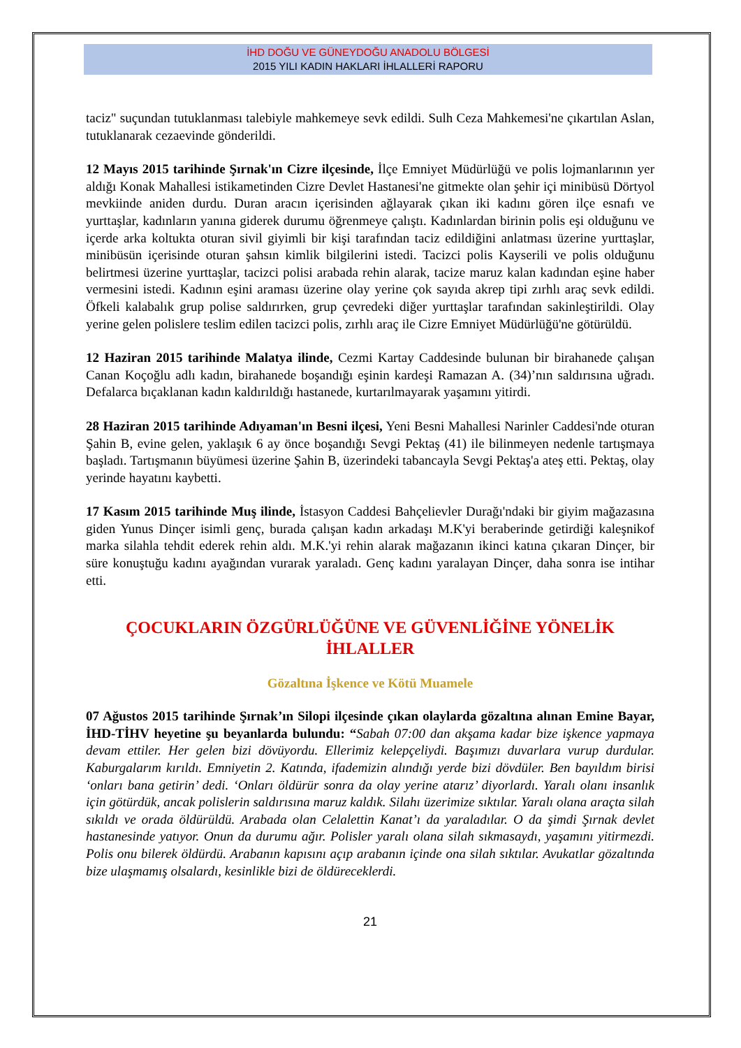İHD DOĞU VE GÜNEYDOĞU ANADOLU BÖLGESİ
2015 YILI KADIN HAKLARI İHLALLERİ RAPORU
taciz" suçundan tutuklanması talebiyle mahkemeye sevk edildi. Sulh Ceza Mahkemesi'ne çıkartılan Aslan, tutuklanarak cezaevinde gönderildi.
12 Mayıs 2015 tarihinde Şırnak'ın Cizre ilçesinde, İlçe Emniyet Müdürlüğü ve polis lojmanlarının yer aldığı Konak Mahallesi istikametinden Cizre Devlet Hastanesi'ne gitmekte olan şehir içi minibüsü Dörtyol mevkiinde aniden durdu. Duran aracın içerisinden ağlayarak çıkan iki kadını gören ilçe esnafı ve yurttaşlar, kadınların yanına giderek durumu öğrenmeye çalıştı. Kadınlardan birinin polis eşi olduğunu ve içerde arka koltukta oturan sivil giyimli bir kişi tarafından taciz edildiğini anlatması üzerine yurttaşlar, minibüsün içerisinde oturan şahsın kimlik bilgilerini istedi. Tacizci polis Kayserili ve polis olduğunu belirtmesi üzerine yurttaşlar, tacizci polisi arabada rehin alarak, tacize maruz kalan kadından eşine haber vermesini istedi. Kadının eşini araması üzerine olay yerine çok sayıda akrep tipi zırhlı araç sevk edildi. Öfkeli kalabalık grup polise saldırırken, grup çevredeki diğer yurttaşlar tarafından sakinleştirildi. Olay yerine gelen polislere teslim edilen tacizci polis, zırhlı araç ile Cizre Emniyet Müdürlüğü'ne götürüldü.
12 Haziran 2015 tarihinde Malatya ilinde, Cezmi Kartay Caddesinde bulunan bir birahanede çalışan Canan Koçoğlu adlı kadın, birahanede boşandığı eşinin kardeşi Ramazan A. (34)’nın saldırısına uğradı. Defalarca bıçaklanan kadın kaldırıldığı hastanede, kurtarılmayarak yaşamını yitirdi.
28 Haziran 2015 tarihinde Adıyaman'ın Besni ilçesi, Yeni Besni Mahallesi Narinler Caddesi'nde oturan Şahin B, evine gelen, yaklaşık 6 ay önce boşandığı Sevgi Pektaş (41) ile bilinmeyen nedenle tartışmaya başladı. Tartışmanın büyümesi üzerine Şahin B, üzerindeki tabancayla Sevgi Pektaş'a ateş etti. Pektaş, olay yerinde hayatını kaybetti.
17 Kasım 2015 tarihinde Muş ilinde, İstasyon Caddesi Bahçelievler Durağı'ndaki bir giyim mağazasına giden Yunus Dinçer isimli genç, burada çalışan kadın arkadaşı M.K'yi beraberinde getirdiği kaleşnikof marka silahla tehdit ederek rehin aldı. M.K.'yi rehin alarak mağazanın ikinci katına çıkaran Dinçer, bir süre konuştuğu kadını ayağından vurarak yaraladı. Genç kadını yaralayan Dinçer, daha sonra ise intihar etti.
ÇOCUKLARIN ÖZGÜRLÜĞÜNE VE GÜVENLİĞİNE YÖNELİK İHLALLER
Gözaltına İşkence ve Kötü Muamele
07 Ağustos 2015 tarihinde Şırnak’ın Silopi ilçesinde çıkan olaylarda gözaltına alınan Emine Bayar, İHD-TİHV heyetine şu beyanlarda bulundu: “Sabah 07:00 dan akşama kadar bize işkence yapmaya devam ettiler. Her gelen bizi dövüyordu. Ellerimiz kelepçeliydi. Başımızı duvarlara vurup durdular. Kaburgalarım kırıldı. Emniyetin 2. Katında, ifademizin alındığı yerde bizi dövdüler. Ben bayıldım birisi ‘onları bana getirin’ dedi. ‘Onları öldürür sonra da olay yerine atarız’ diyorlardı. Yaralı olanı insanlık için götürdük, ancak polislerin saldırısına maruz kaldık. Silahı üzerimize sıktılar. Yaralı olana araçta silah sıkıldı ve orada öldürüldü. Arabada olan Celalettin Kanat’ı da yaraladılar. O da şimdi Şırnak devlet hastanesinde yatıyor. Onun da durumu ağır. Polisler yaralı olana silah sıkmasaydı, yaşamını yitirmezdi. Polis onu bilerek öldürdü. Arabanın kapısını açıp arabanın içinde ona silah sıktılar. Avukatlar gözaltında bize ulaşmamış olsalardı, kesinlikle bizi de öldüreceklerdi.
21